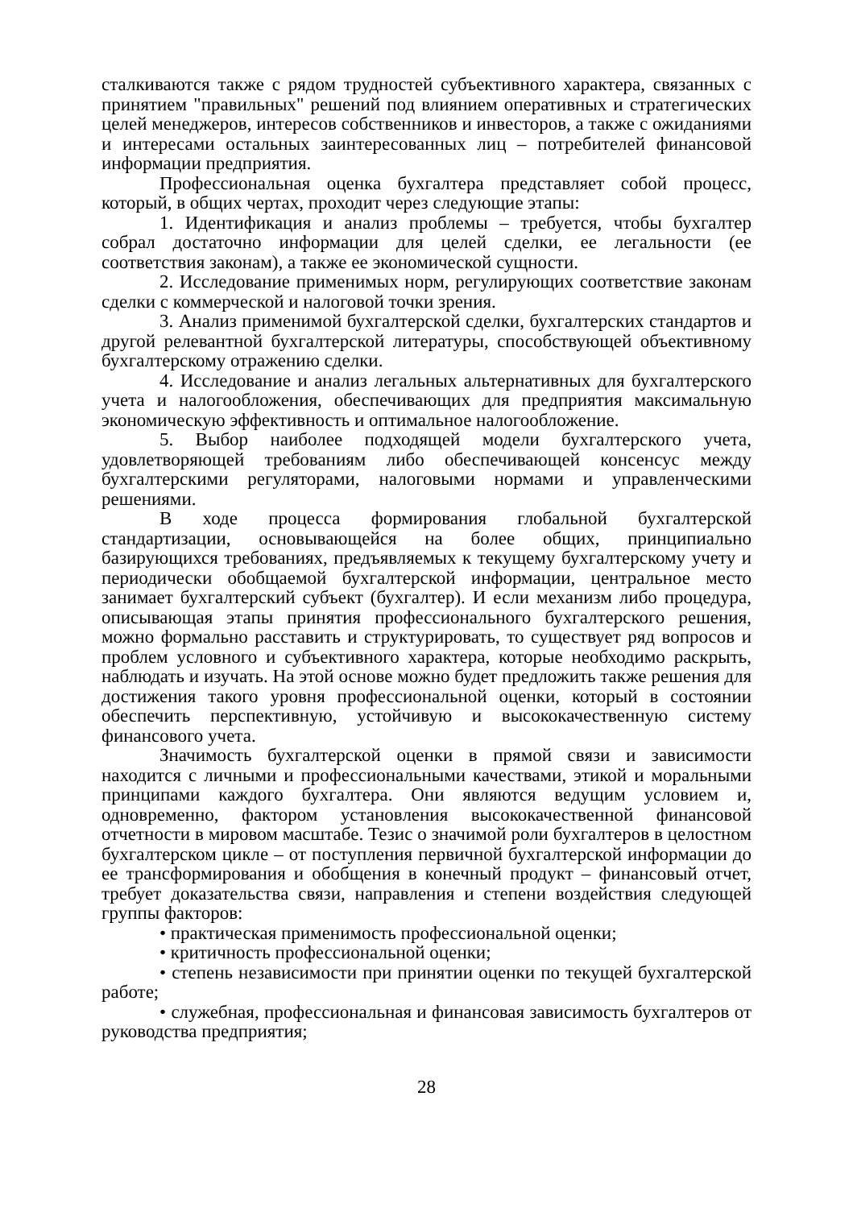сталкиваются также с рядом трудностей субъективного характера, связанных с принятием "правильных" решений под влиянием оперативных и стратегических целей менеджеров, интересов собственников и инвесторов, а также с ожиданиями и интересами остальных заинтересованных лиц – потребителей финансовой информации предприятия.
Профессиональная оценка бухгалтера представляет собой процесс, который, в общих чертах, проходит через следующие этапы:
1. Идентификация и анализ проблемы – требуется, чтобы бухгалтер собрал достаточно информации для целей сделки, ее легальности (ее соответствия законам), а также ее экономической сущности.
2. Исследование применимых норм, регулирующих соответствие законам сделки с коммерческой и налоговой точки зрения.
3. Анализ применимой бухгалтерской сделки, бухгалтерских стандартов и другой релевантной бухгалтерской литературы, способствующей объективному бухгалтерскому отражению сделки.
4. Исследование и анализ легальных альтернативных для бухгалтерского учета и налогообложения, обеспечивающих для предприятия максимальную экономическую эффективность и оптимальное налогообложение.
5. Выбор наиболее подходящей модели бухгалтерского учета, удовлетворяющей требованиям либо обеспечивающей консенсус между бухгалтерскими регуляторами, налоговыми нормами и управленческими решениями.
В ходе процесса формирования глобальной бухгалтерской стандартизации, основывающейся на более общих, принципиально базирующихся требованиях, предъявляемых к текущему бухгалтерскому учету и периодически обобщаемой бухгалтерской информации, центральное место занимает бухгалтерский субъект (бухгалтер). И если механизм либо процедура, описывающая этапы принятия профессионального бухгалтерского решения, можно формально расставить и структурировать, то существует ряд вопросов и проблем условного и субъективного характера, которые необходимо раскрыть, наблюдать и изучать. На этой основе можно будет предложить также решения для достижения такого уровня профессиональной оценки, который в состоянии обеспечить перспективную, устойчивую и высококачественную систему финансового учета.
Значимость бухгалтерской оценки в прямой связи и зависимости находится с личными и профессиональными качествами, этикой и моральными принципами каждого бухгалтера. Они являются ведущим условием и, одновременно, фактором установления высококачественной финансовой отчетности в мировом масштабе. Тезис о значимой роли бухгалтеров в целостном бухгалтерском цикле – от поступления первичной бухгалтерской информации до ее трансформирования и обобщения в конечный продукт – финансовый отчет, требует доказательства связи, направления и степени воздействия следующей группы факторов:
• практическая применимость профессиональной оценки;
• критичность профессиональной оценки;
• степень независимости при принятии оценки по текущей бухгалтерской работе;
• служебная, профессиональная и финансовая зависимость бухгалтеров от руководства предприятия;
28